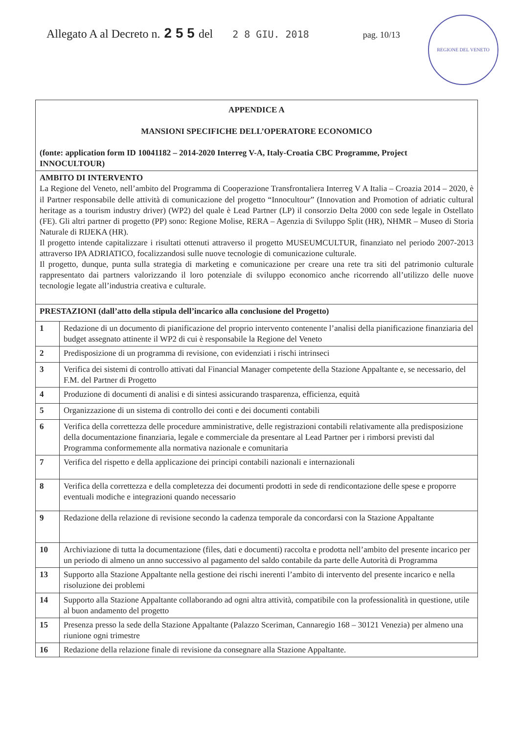Allegato A al Decreto n. 2 5 5 del 2 8 GIU. 2018 pag. 10/13
REGIONE DEL VENETO
| APPENDICE A MANSIONI SPECIFICHE DELL’OPERATORE ECONOMICO (fonte: application form ID 10041182 – 2014-2020 Interreg V-A, Italy-Croatia CBC Programme, Project INNOCULTOUR) | |
| AMBITO DI INTERVENTO La Regione del Veneto, nell’ambito del Programma di Cooperazione Transfrontaliera Interreg V A Italia – Croazia 2014 – 2020, è il Partner responsabile delle attività di comunicazione del progetto “Innocultour” (Innovation and Promotion of adriatic cultural heritage as a tourism industry driver) (WP2) del quale è Lead Partner (LP) il consorzio Delta 2000 con sede legale in Ostellato (FE). Gli altri partner di progetto (PP) sono: Regione Molise, RERA – Agenzia di Sviluppo Split (HR), NHMR – Museo di Storia Naturale di RIJEKA (HR). Il progetto intende capitalizzare i risultati ottenuti attraverso il progetto MUSEUMCULTUR, finanziato nel periodo 2007-2013 attraverso IPA ADRIATICO, focalizzandosi sulle nuove tecnologie di comunicazione culturale. Il progetto, dunque, punta sulla strategia di marketing e comunicazione per creare una rete tra siti del patrimonio culturale rappresentato dai partners valorizzando il loro potenziale di sviluppo economico anche ricorrendo all’utilizzo delle nuove tecnologie legate all’industria creativa e culturale. | |
| PRESTAZIONI (dall’atto della stipula dell’incarico alla conclusione del Progetto) | |
| 1 | Redazione di un documento di pianificazione del proprio intervento contenente l’analisi della pianificazione finanziaria del budget assegnato attinente il WP2 di cui è responsabile la Regione del Veneto |
| 2 | Predisposizione di un programma di revisione, con evidenziati i rischi intrinseci |
| 3 | Verifica dei sistemi di controllo attivati dal Financial Manager competente della Stazione Appaltante e, se necessario, del F.M. del Partner di Progetto |
| 4 | Produzione di documenti di analisi e di sintesi assicurando trasparenza, efficienza, equità |
| 5 | Organizzazione di un sistema di controllo dei conti e dei documenti contabili |
| 6 | Verifica della correttezza delle procedure amministrative, delle registrazioni contabili relativamente alla predisposizione della documentazione finanziaria, legale e commerciale da presentare al Lead Partner per i rimborsi previsti dal Programma conformemente alla normativa nazionale e comunitaria |
| 7 | Verifica del rispetto e della applicazione dei principi contabili nazionali e internazionali |
| 8 | Verifica della correttezza e della completezza dei documenti prodotti in sede di rendicontazione delle spese e proporre eventuali modiche e integrazioni quando necessario |
| 9 | Redazione della relazione di revisione secondo la cadenza temporale da concordarsi con la Stazione Appaltante |
| 10 | Archiviazione di tutta la documentazione (files, dati e documenti) raccolta e prodotta nell’ambito del presente incarico per un periodo di almeno un anno successivo al pagamento del saldo contabile da parte delle Autorità di Programma |
| 13 | Supporto alla Stazione Appaltante nella gestione dei rischi inerenti l’ambito di intervento del presente incarico e nella risoluzione dei problemi |
| 14 | Supporto alla Stazione Appaltante collaborando ad ogni altra attività, compatibile con la professionalità in questione, utile al buon andamento del progetto |
| 15 | Presenza presso la sede della Stazione Appaltante (Palazzo Sceriman, Cannaregio 168 – 30121 Venezia) per almeno una riunione ogni trimestre |
| 16 | Redazione della relazione finale di revisione da consegnare alla Stazione Appaltante. |